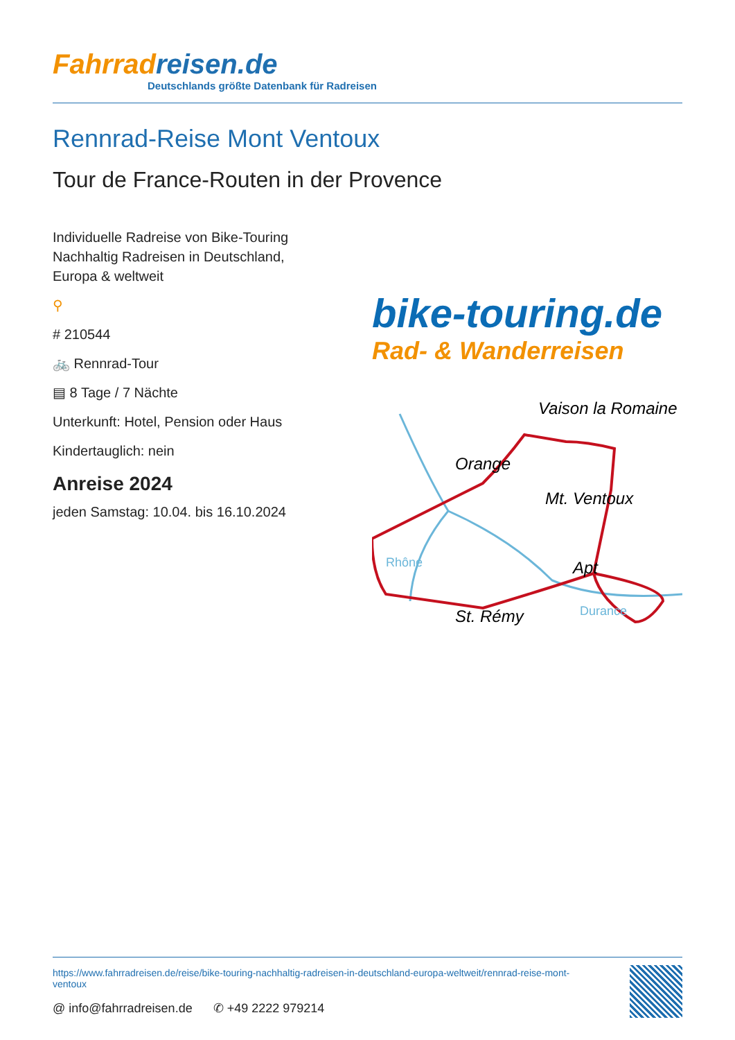Fahrradreisen.de
Deutschlands größte Datenbank für Radreisen
Rennrad-Reise Mont Ventoux
Tour de France-Routen in der Provence
Individuelle Radreise von Bike-Touring Nachhaltig Radreisen in Deutschland, Europa & weltweit
⚲
# 210544
🚲 Rennrad-Tour
▤ 8 Tage / 7 Nächte
Unterkunft: Hotel, Pension oder Haus
Kindertauglich: nein
Anreise 2024
jeden Samstag: 10.04. bis 16.10.2024
bike-touring.de
Rad- & Wanderreisen
Vaison la Romaine
Orange
Mt. Ventoux
St. Rémy
Apt
Rhône
Durance
https://www.fahrradreisen.de/reise/bike-touring-nachhaltig-radreisen-in-deutschland-europa-weltweit/rennrad-reise-mont-ventoux
@ info@fahrradreisen.de ✆ +49 2222 979214